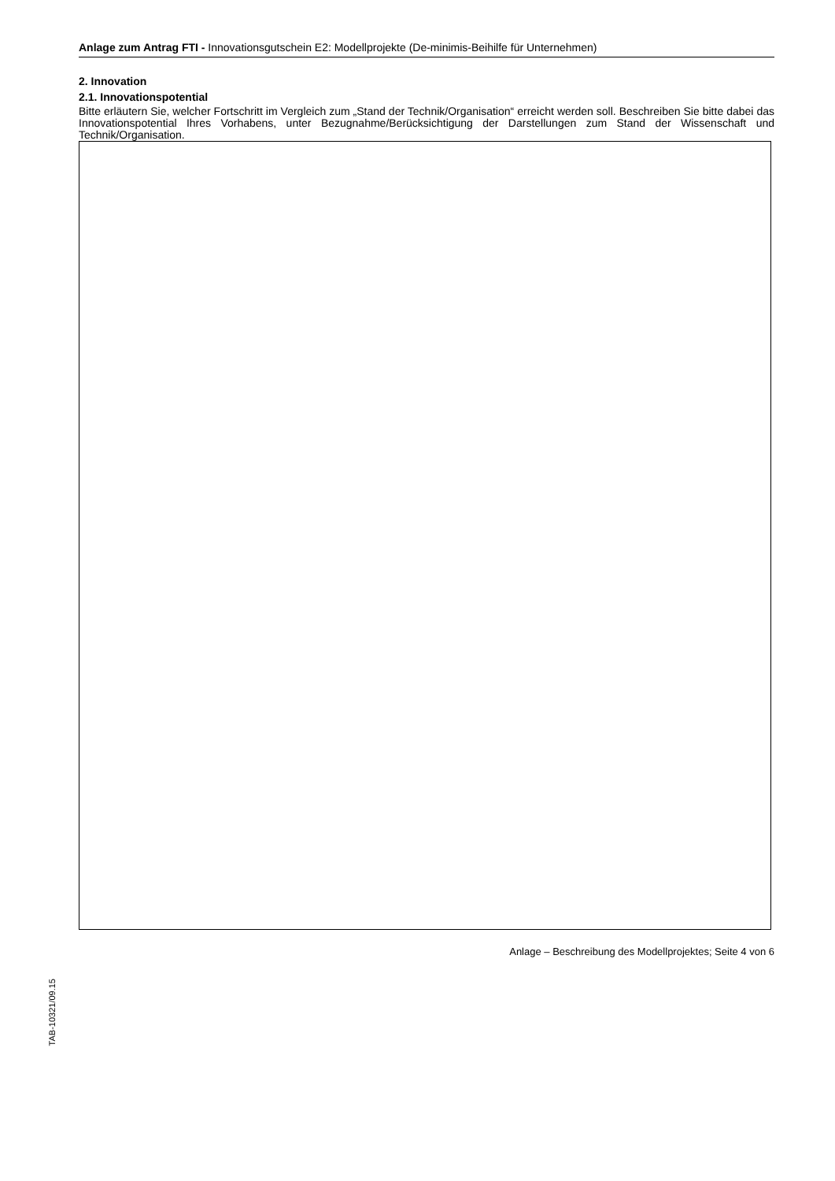Anlage zum Antrag FTI - Innovationsgutschein E2: Modellprojekte (De-minimis-Beihilfe für Unternehmen)
2. Innovation
2.1. Innovationspotential
Bitte erläutern Sie, welcher Fortschritt im Vergleich zum „Stand der Technik/Organisation“ erreicht werden soll. Beschreiben Sie bitte dabei das Innovationspotential Ihres Vorhabens, unter Bezugnahme/Berücksichtigung der Darstellungen zum Stand der Wissenschaft und Technik/Organisation.
Anlage – Beschreibung des Modellprojektes; Seite 4 von 6
TAB-10321/09.15